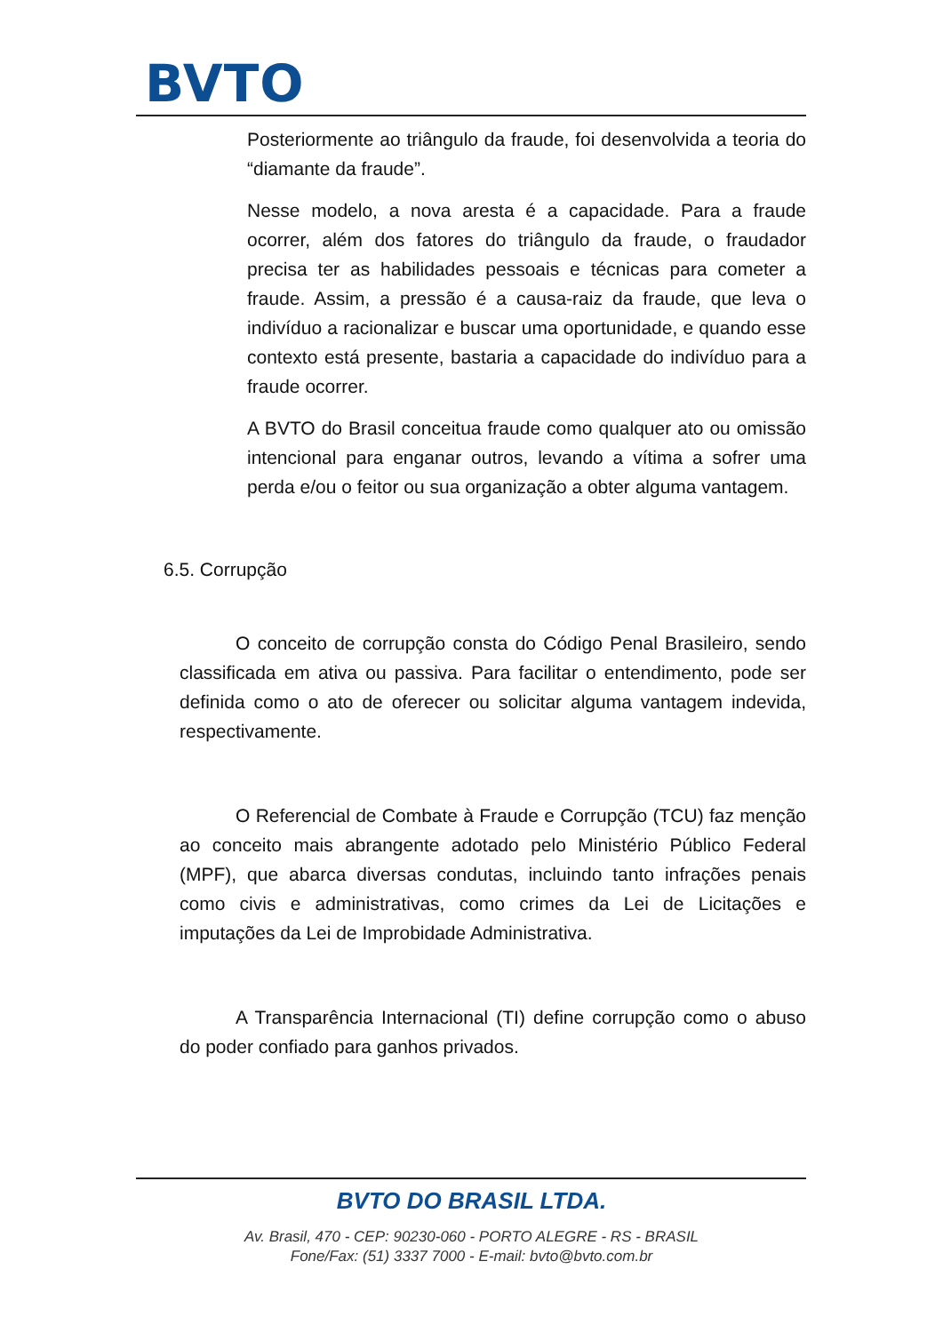BVTO
Posteriormente ao triângulo da fraude, foi desenvolvida a teoria do “diamante da fraude”.
Nesse modelo, a nova aresta é a capacidade. Para a fraude ocorrer, além dos fatores do triângulo da fraude, o fraudador precisa ter as habilidades pessoais e técnicas para cometer a fraude. Assim, a pressão é a causa-raiz da fraude, que leva o indivíduo a racionalizar e buscar uma oportunidade, e quando esse contexto está presente, bastaria a capacidade do indivíduo para a fraude ocorrer.
A BVTO do Brasil conceitua fraude como qualquer ato ou omissão intencional para enganar outros, levando a vítima a sofrer uma perda e/ou o feitor ou sua organização a obter alguma vantagem.
6.5. Corrupção
O conceito de corrupção consta do Código Penal Brasileiro, sendo classificada em ativa ou passiva. Para facilitar o entendimento, pode ser definida como o ato de oferecer ou solicitar alguma vantagem indevida, respectivamente.
O Referencial de Combate à Fraude e Corrupção (TCU) faz menção ao conceito mais abrangente adotado pelo Ministério Público Federal (MPF), que abarca diversas condutas, incluindo tanto infrações penais como civis e administrativas, como crimes da Lei de Licitações e imputações da Lei de Improbidade Administrativa.
A Transparência Internacional (TI) define corrupção como o abuso do poder confiado para ganhos privados.
BVTO DO BRASIL LTDA.
Av. Brasil, 470 - CEP: 90230-060 - PORTO ALEGRE - RS - BRASIL
Fone/Fax: (51) 3337 7000 - E-mail: bvto@bvto.com.br